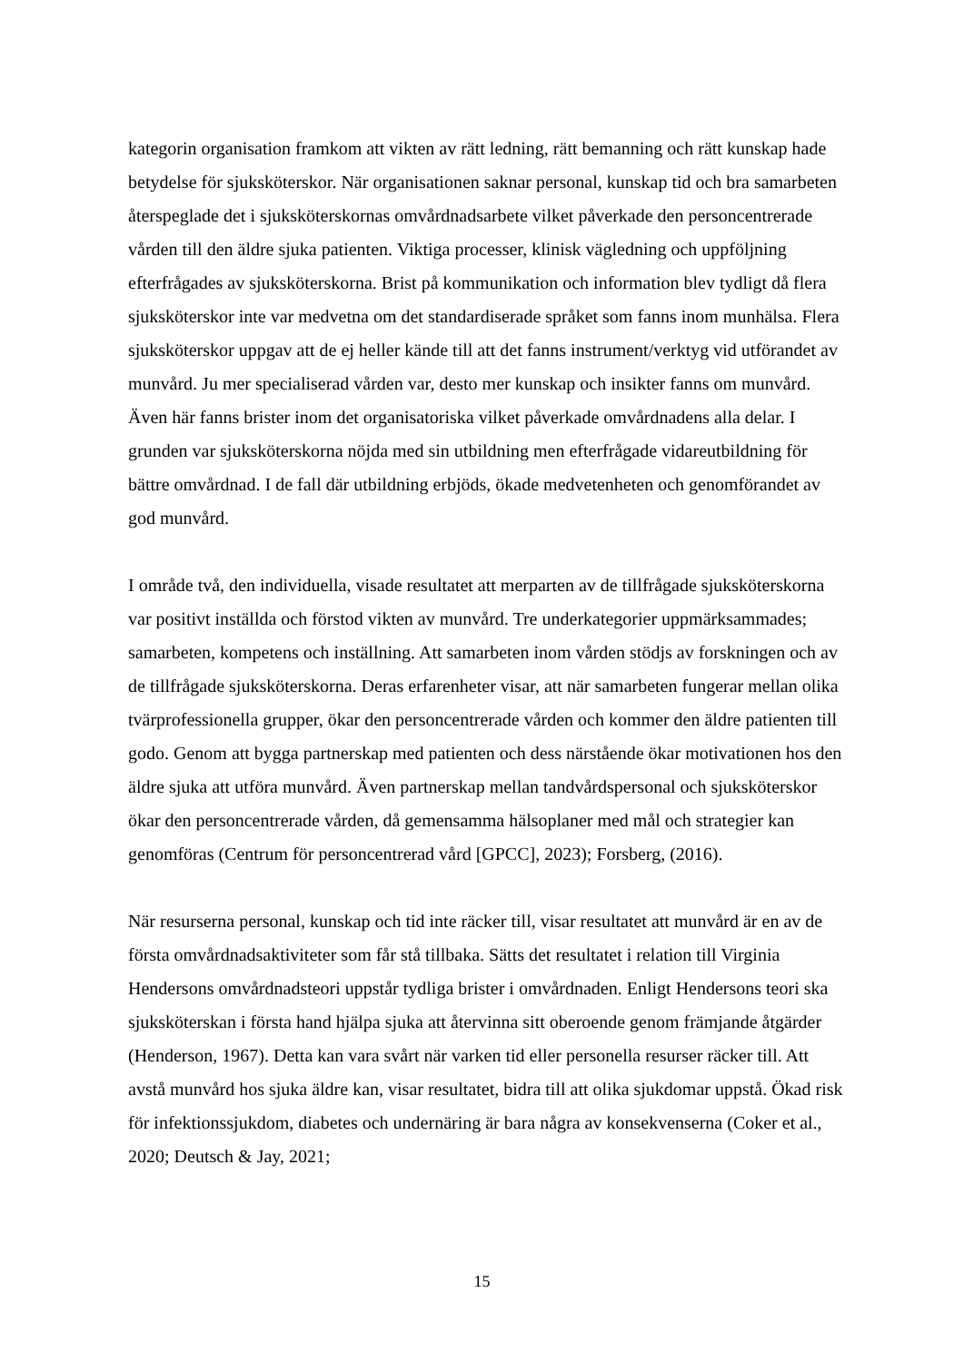kategorin organisation framkom att vikten av rätt ledning, rätt bemanning och rätt kunskap hade betydelse för sjuksköterskor. När organisationen saknar personal, kunskap tid och bra samarbeten återspeglade det i sjuksköterskornas omvårdnadsarbete vilket påverkade den personcentrerade vården till den äldre sjuka patienten. Viktiga processer, klinisk vägledning och uppföljning efterfrågades av sjuksköterskorna. Brist på kommunikation och information blev tydligt då flera sjuksköterskor inte var medvetna om det standardiserade språket som fanns inom munhälsa. Flera sjuksköterskor uppgav att de ej heller kände till att det fanns instrument/verktyg vid utförandet av munvård. Ju mer specialiserad vården var, desto mer kunskap och insikter fanns om munvård. Även här fanns brister inom det organisatoriska vilket påverkade omvårdnadens alla delar. I grunden var sjuksköterskorna nöjda med sin utbildning men efterfrågade vidareutbildning för bättre omvårdnad. I de fall där utbildning erbjöds, ökade medvetenheten och genomförandet av god munvård.
I område två, den individuella, visade resultatet att merparten av de tillfrågade sjuksköterskorna var positivt inställda och förstod vikten av munvård. Tre underkategorier uppmärksammades; samarbeten, kompetens och inställning. Att samarbeten inom vården stödjs av forskningen och av de tillfrågade sjuksköterskorna. Deras erfarenheter visar, att när samarbeten fungerar mellan olika tvärprofessionella grupper, ökar den personcentrerade vården och kommer den äldre patienten till godo. Genom att bygga partnerskap med patienten och dess närstående ökar motivationen hos den äldre sjuka att utföra munvård. Även partnerskap mellan tandvårdspersonal och sjuksköterskor ökar den personcentrerade vården, då gemensamma hälsoplaner med mål och strategier kan genomföras (Centrum för personcentrerad vård [GPCC], 2023); Forsberg, (2016).
När resurserna personal, kunskap och tid inte räcker till, visar resultatet att munvård är en av de första omvårdnadsaktiviteter som får stå tillbaka. Sätts det resultatet i relation till Virginia Hendersons omvårdnadsteori uppstår tydliga brister i omvårdnaden. Enligt Hendersons teori ska sjuksköterskan i första hand hjälpa sjuka att återvinna sitt oberoende genom främjande åtgärder (Henderson, 1967). Detta kan vara svårt när varken tid eller personella resurser räcker till. Att avstå munvård hos sjuka äldre kan, visar resultatet, bidra till att olika sjukdomar uppstå. Ökad risk för infektionssjukdom, diabetes och undernäring är bara några av konsekvenserna (Coker et al., 2020; Deutsch & Jay, 2021;
15